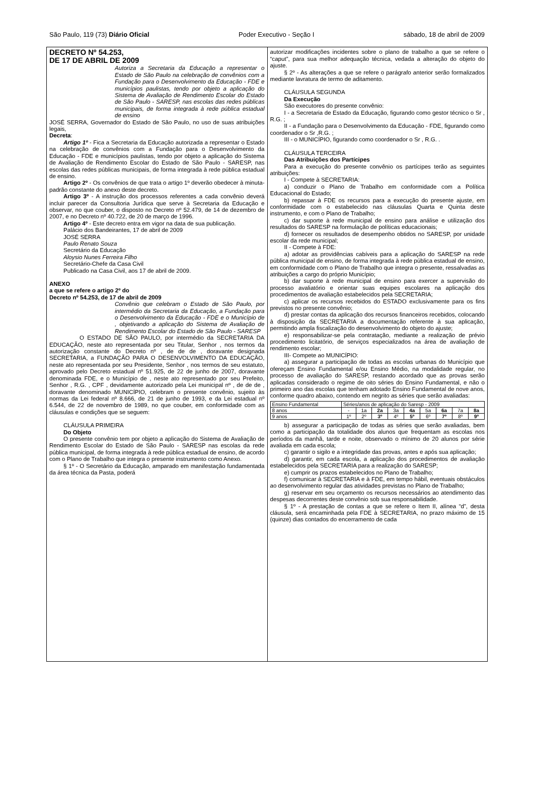São Paulo, 119 (73) Diário Oficial Poder Executivo - Seção I sábado, 18 de abril de 2009
DECRETO Nº 54.253,
DE 17 DE ABRIL DE 2009
Autoriza a Secretaria da Educação a representar o Estado de São Paulo na celebração de convênios com a Fundação para o Desenvolvimento da Educação - FDE e municípios paulistas, tendo por objeto a aplicação do Sistema de Avaliação de Rendimento Escolar do Estado de São Paulo - SARESP, nas escolas das redes públicas municipais, de forma integrada à rede pública estadual de ensino
JOSÉ SERRA, Governador do Estado de São Paulo, no uso de suas atribuições legais,
Decreta:
Artigo 1º - Fica a Secretaria da Educação autorizada a representar o Estado na celebração de convênios com a Fundação para o Desenvolvimento da Educação - FDE e municípios paulistas, tendo por objeto a aplicação do Sistema de Avaliação de Rendimento Escolar do Estado de São Paulo - SARESP, nas escolas das redes públicas municipais, de forma integrada à rede pública estadual de ensino.
Artigo 2º - Os convênios de que trata o artigo 1º deverão obedecer à minuta-padrão constante do anexo deste decreto.
Artigo 3º - A instrução dos processos referentes a cada convênio deverá incluir parecer da Consultoria Jurídica que serve à Secretaria da Educação e observar, no que couber, o disposto no Decreto nº 52.479, de 14 de dezembro de 2007, e no Decreto nº 40.722, de 20 de março de 1996.
Artigo 4º - Este decreto entra em vigor na data de sua publicação.
Palácio dos Bandeirantes, 17 de abril de 2009
JOSÉ SERRA
Paulo Renato Souza
Secretário da Educação
Aloysio Nunes Ferreira Filho
Secretário-Chefe da Casa Civil
Publicado na Casa Civil, aos 17 de abril de 2009.
ANEXO
a que se refere o artigo 2º do
Decreto nº 54.253, de 17 de abril de 2009
Convênio que celebram o Estado de São Paulo, por intermédio da Secretaria da Educação, a Fundação para o Desenvolvimento da Educação - FDE e o Município de , objetivando a aplicação do Sistema de Avaliação de Rendimento Escolar do Estado de São Paulo - SARESP
O ESTADO DE SÃO PAULO, por intermédio da SECRETARIA DA EDUCAÇÃO, neste ato representada por seu Titular, Senhor , nos termos da autorização constante do Decreto nº , de de de , doravante designada SECRETARIA, a FUNDAÇÃO PARA O DESENVOLVIMENTO DA EDUCAÇÃO, neste ato representada por seu Presidente, Senhor , nos termos de seu estatuto, aprovado pelo Decreto estadual nº 51.925, de 22 de junho de 2007, doravante denominada FDE, e o Município de , neste ato representado por seu Prefeito, Senhor , R.G. , CPF , devidamente autorizado pela Lei municipal nº , de de de , doravante denominado MUNICÍPIO, celebram o presente convênio, sujeito às normas da Lei federal nº 8.666, de 21 de junho de 1993, e da Lei estadual nº 6.544, de 22 de novembro de 1989, no que couber, em conformidade com as cláusulas e condições que se seguem:
CLÁUSULA PRIMEIRA
Do Objeto
O presente convênio tem por objeto a aplicação do Sistema de Avaliação de Rendimento Escolar do Estado de São Paulo - SARESP nas escolas da rede pública municipal, de forma integrada à rede pública estadual de ensino, de acordo com o Plano de Trabalho que integra o presente instrumento como Anexo.
§ 1º - O Secretário da Educação, amparado em manifestação fundamentada da área técnica da Pasta, poderá
autorizar modificações incidentes sobre o plano de trabalho a que se refere o “caput”, para sua melhor adequação técnica, vedada a alteração do objeto do ajuste.
§ 2º - As alterações a que se refere o parágrafo anterior serão formalizados mediante lavratura de termo de aditamento.
CLÁUSULA SEGUNDA
Da Execução
São executores do presente convênio:
I - a Secretaria de Estado da Educação, figurando como gestor técnico o Sr , R.G. ;
II - a Fundação para o Desenvolvimento da Educação - FDE, figurando como coordenador o Sr ,R.G. ;
III - o MUNICÍPIO, figurando como coordenador o Sr , R.G. .
CLÁUSULA TERCEIRA
Das Atribuições dos Partícipes
Para a execução do presente convênio os partícipes terão as seguintes atribuições:
I - Compete à SECRETARIA:
a) conduzir o Plano de Trabalho em conformidade com a Política Educacional do Estado;
b) repassar à FDE os recursos para a execução do presente ajuste, em conformidade com o estabelecido nas cláusulas Quarta e Quinta deste instrumento, e com o Plano de Trabalho;
c) dar suporte à rede municipal de ensino para análise e utilização dos resultados do SARESP na formulação de políticas educacionais;
d) fornecer os resultados de desempenho obtidos no SARESP, por unidade escolar da rede municipal;
II - Compete à FDE:
a) adotar as providências cabíveis para a aplicação do SARESP na rede pública municipal de ensino, de forma integrada à rede pública estadual de ensino, em conformidade com o Plano de Trabalho que integra o presente, ressalvadas as atribuições a cargo do próprio Município;
b) dar suporte à rede municipal de ensino para exercer a supervisão do processo avaliatório e orientar suas equipes escolares na aplicação dos procedimentos de avaliação estabelecidos pela SECRETARIA;
c) aplicar os recursos recebidos do ESTADO exclusivamente para os fins previstos no presente convênio;
d) prestar contas da aplicação dos recursos financeiros recebidos, colocando à disposição da SECRETARIA a documentação referente à sua aplicação, permitindo ampla fiscalização do desenvolvimento do objeto do ajuste;
e) responsabilizar-se pela contratação, mediante a realização de prévio procedimento licitatório, de serviços especializados na área de avaliação de rendimento escolar;
III- Compete ao MUNICÍPIO:
a) assegurar a participação de todas as escolas urbanas do Município que ofereçam Ensino Fundamental e/ou Ensino Médio, na modalidade regular, no processo de avaliação do SARESP, restando acordado que as provas serão aplicadas considerado o regime de oito séries do Ensino Fundamental, e não o primeiro ano das escolas que tenham adotado Ensino Fundamental de nove anos, conforme quadro abaixo, contendo em negrito as séries que serão avaliadas:
| Ensino Fundamental | Séries/anos de aplicação do Saresp - 2009 | | | | | | | | |
| 8 anos | - | 1a | 2a | 3a | 4a | 5a | 6a | 7a | 8a |
| 9 anos | 1º | 2º | 3º | 4º | 5º | 6º | 7º | 8º | 9º |
b) assegurar a participação de todas as séries que serão avaliadas, bem como a participação da totalidade dos alunos que frequentam as escolas nos períodos da manhã, tarde e noite, observado o mínimo de 20 alunos por série avaliada em cada escola;
c) garantir o sigilo e a integridade das provas, antes e após sua aplicação;
d) garantir, em cada escola, a aplicação dos procedimentos de avaliação estabelecidos pela SECRETARIA para a realização do SARESP;
e) cumprir os prazos estabelecidos no Plano de Trabalho;
f) comunicar à SECRETARIA e à FDE, em tempo hábil, eventuais obstáculos ao desenvolvimento regular das atividades previstas no Plano de Trabalho;
g) reservar em seu orçamento os recursos necessários ao atendimento das despesas decorrentes deste convênio sob sua responsabilidade.
§ 1º - A prestação de contas a que se refere o Item II, alínea “d”, desta cláusula, será encaminhada pela FDE à SECRETARIA, no prazo máximo de 15 (quinze) dias contados do encerramento de cada